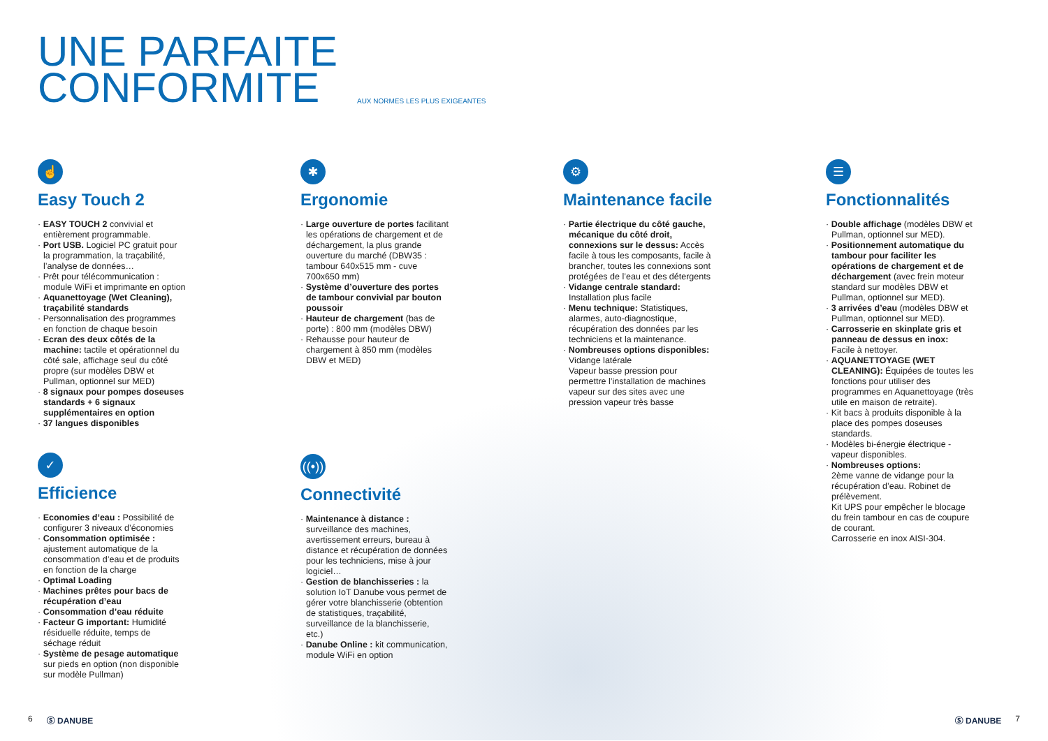UNE PARFAITE
CONFORMITE
AUX NORMES LES PLUS EXIGEANTES
☝
Easy Touch 2
· EASY TOUCH 2 convivial et entièrement programmable.
· Port USB. Logiciel PC gratuit pour la programmation, la traçabilité, l’analyse de données…
· Prêt pour télécommunication : module WiFi et imprimante en option
· Aquanettoyage (Wet Cleaning), traçabilité standards
· Personnalisation des programmes en fonction de chaque besoin
· Ecran des deux côtés de la machine: tactile et opérationnel du côté sale, affichage seul du côté propre (sur modèles DBW et Pullman, optionnel sur MED)
· 8 signaux pour pompes doseuses standards + 6 signaux supplémentaires en option
· 37 langues disponibles
✓
Efficience
· Economies d’eau : Possibilité de configurer 3 niveaux d’économies
· Consommation optimisée : ajustement automatique de la consommation d’eau et de produits en fonction de la charge
· Optimal Loading
· Machines prêtes pour bacs de récupération d’eau
· Consommation d’eau réduite
· Facteur G important: Humidité résiduelle réduite, temps de séchage réduit
· Système de pesage automatique sur pieds en option (non disponible sur modèle Pullman)
✱
Ergonomie
· Large ouverture de portes facilitant les opérations de chargement et de déchargement, la plus grande ouverture du marché (DBW35 : tambour 640x515 mm - cuve 700x650 mm)
· Système d’ouverture des portes de tambour convivial par bouton poussoir
· Hauteur de chargement (bas de porte) : 800 mm (modèles DBW)
· Rehausse pour hauteur de chargement à 850 mm (modèles DBW et MED)
((•))
Connectivité
· Maintenance à distance : surveillance des machines, avertissement erreurs, bureau à distance et récupération de données pour les techniciens, mise à jour logiciel…
· Gestion de blanchisseries : la solution IoT Danube vous permet de gérer votre blanchisserie (obtention de statistiques, traçabilité, surveillance de la blanchisserie, etc.)
· Danube Online : kit communication, module WiFi en option
⚙
Maintenance facile
· Partie électrique du côté gauche, mécanique du côté droit, connexions sur le dessus: Accès facile à tous les composants, facile à brancher, toutes les connexions sont protégées de l’eau et des détergents
· Vidange centrale standard: Installation plus facile
· Menu technique: Statistiques, alarmes, auto-diagnostique, récupération des données par les techniciens et la maintenance.
· Nombreuses options disponibles: Vidange latérale
Vapeur basse pression pour permettre l’installation de machines vapeur sur des sites avec une pression vapeur très basse
☰
Fonctionnalités
· Double affichage (modèles DBW et Pullman, optionnel sur MED).
· Positionnement automatique du tambour pour faciliter les opérations de chargement et de déchargement (avec frein moteur standard sur modèles DBW et Pullman, optionnel sur MED).
· 3 arrivées d’eau (modèles DBW et Pullman, optionnel sur MED).
· Carrosserie en skinplate gris et panneau de dessus en inox: Facile à nettoyer.
· AQUANETTOYAGE (WET CLEANING): Équipées de toutes les fonctions pour utiliser des programmes en Aquanettoyage (très utile en maison de retraite).
· Kit bacs à produits disponible à la place des pompes doseuses standards.
· Modèles bi-énergie électrique - vapeur disponibles.
· Nombreuses options:
2ème vanne de vidange pour la récupération d’eau. Robinet de prélèvement.
Kit UPS pour empêcher le blocage du frein tambour en cas de coupure de courant.
Carrosserie en inox AISI-304.
6 Ⓢ DANUBE Ⓢ DANUBE 7